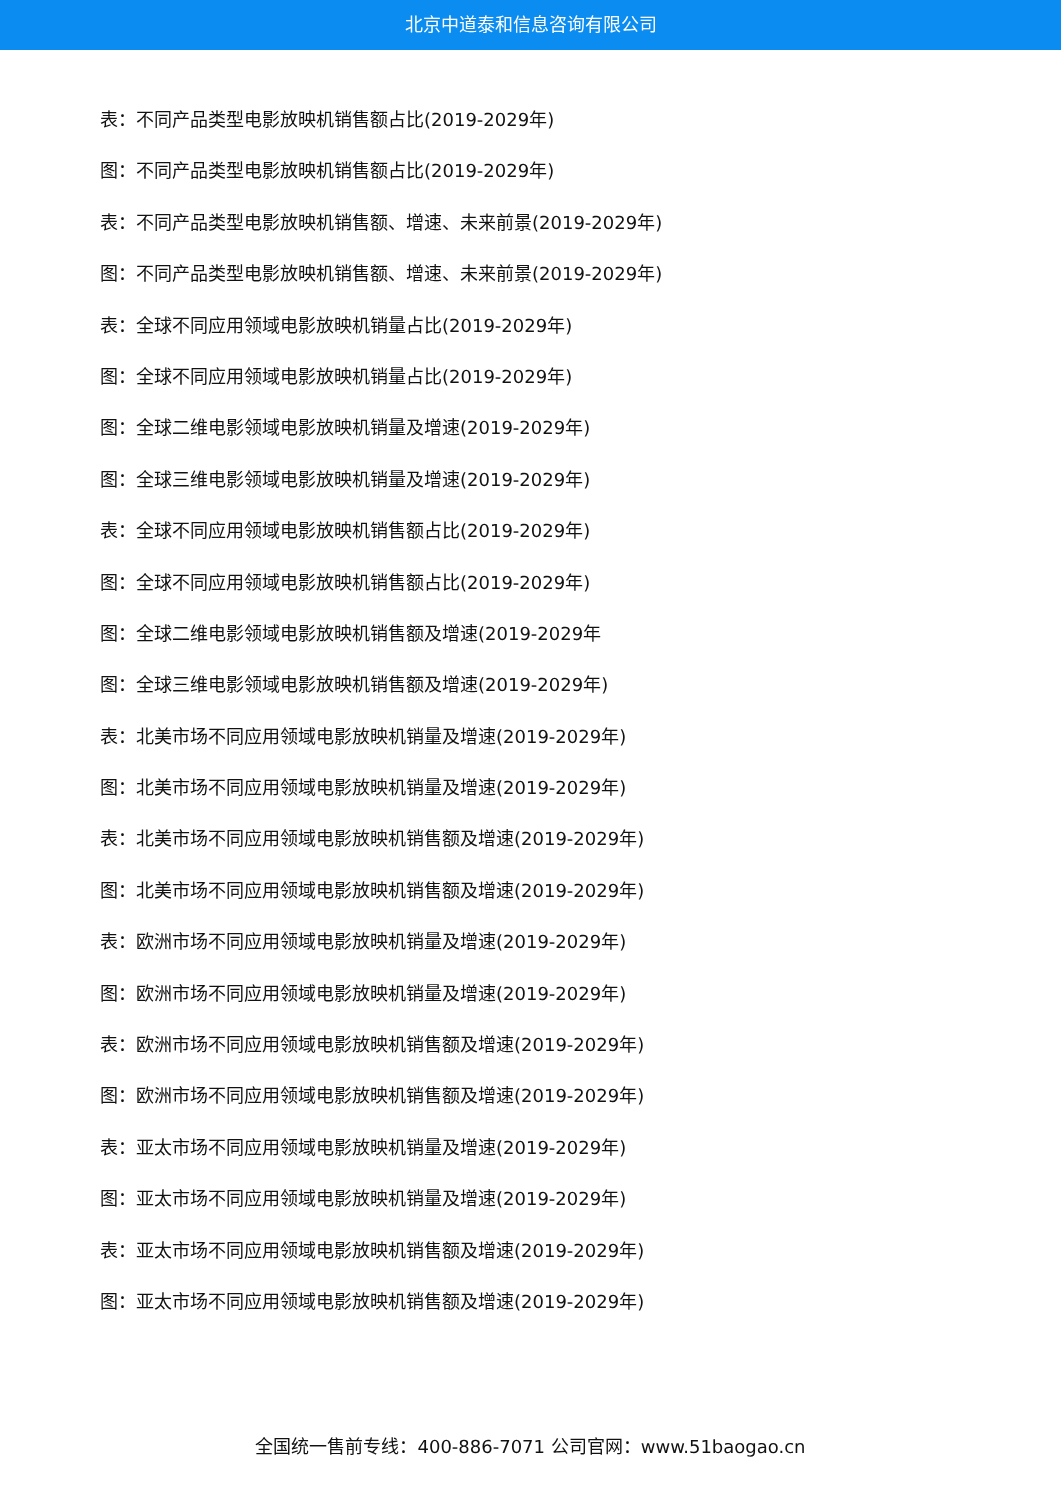北京中道泰和信息咨询有限公司
表：不同产品类型电影放映机销售额占比(2019-2029年)
图：不同产品类型电影放映机销售额占比(2019-2029年)
表：不同产品类型电影放映机销售额、增速、未来前景(2019-2029年)
图：不同产品类型电影放映机销售额、增速、未来前景(2019-2029年)
表：全球不同应用领域电影放映机销量占比(2019-2029年)
图：全球不同应用领域电影放映机销量占比(2019-2029年)
图：全球二维电影领域电影放映机销量及增速(2019-2029年)
图：全球三维电影领域电影放映机销量及增速(2019-2029年)
表：全球不同应用领域电影放映机销售额占比(2019-2029年)
图：全球不同应用领域电影放映机销售额占比(2019-2029年)
图：全球二维电影领域电影放映机销售额及增速(2019-2029年
图：全球三维电影领域电影放映机销售额及增速(2019-2029年)
表：北美市场不同应用领域电影放映机销量及增速(2019-2029年)
图：北美市场不同应用领域电影放映机销量及增速(2019-2029年)
表：北美市场不同应用领域电影放映机销售额及增速(2019-2029年)
图：北美市场不同应用领域电影放映机销售额及增速(2019-2029年)
表：欧洲市场不同应用领域电影放映机销量及增速(2019-2029年)
图：欧洲市场不同应用领域电影放映机销量及增速(2019-2029年)
表：欧洲市场不同应用领域电影放映机销售额及增速(2019-2029年)
图：欧洲市场不同应用领域电影放映机销售额及增速(2019-2029年)
表：亚太市场不同应用领域电影放映机销量及增速(2019-2029年)
图：亚太市场不同应用领域电影放映机销量及增速(2019-2029年)
表：亚太市场不同应用领域电影放映机销售额及增速(2019-2029年)
图：亚太市场不同应用领域电影放映机销售额及增速(2019-2029年)
全国统一售前专线：400-886-7071 公司官网：www.51baogao.cn